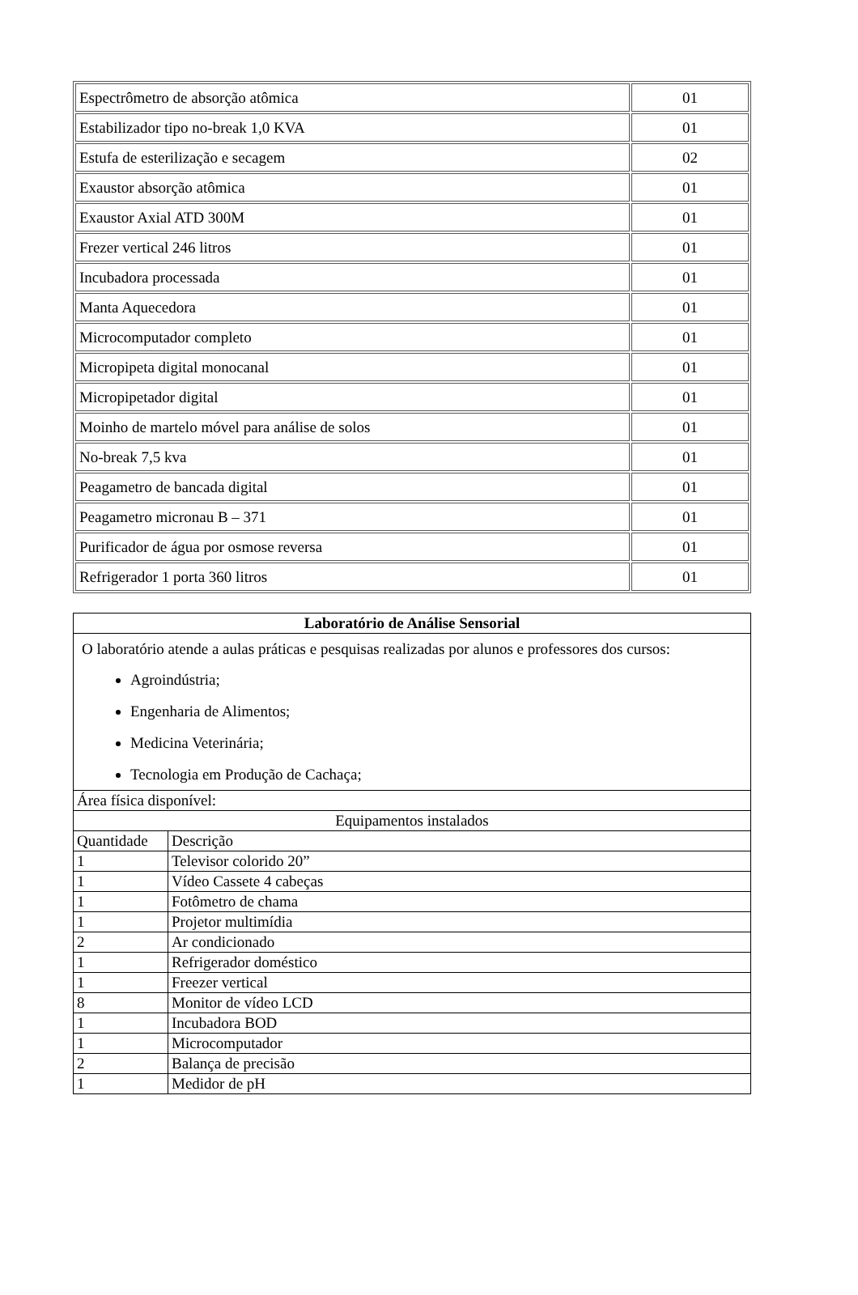| Espectrômetro de absorção atômica | 01 |
| Estabilizador tipo no-break 1,0 KVA | 01 |
| Estufa de esterilização e secagem | 02 |
| Exaustor absorção atômica | 01 |
| Exaustor Axial ATD 300M | 01 |
| Frezer vertical 246 litros | 01 |
| Incubadora processada | 01 |
| Manta Aquecedora | 01 |
| Microcomputador completo | 01 |
| Micropipeta digital monocanal | 01 |
| Micropipetador digital | 01 |
| Moinho de martelo móvel para análise de solos | 01 |
| No-break 7,5 kva | 01 |
| Peagametro de bancada digital | 01 |
| Peagametro micronau B – 371 | 01 |
| Purificador de água por osmose reversa | 01 |
| Refrigerador 1 porta 360 litros | 01 |
| Laboratório de Análise Sensorial | |
| O laboratório atende a aulas práticas e pesquisas realizadas por alunos e professores dos cursos: Agroindústria; Engenharia de Alimentos; Medicina Veterinária; Tecnologia em Produção de Cachaça; | |
| Área física disponível: | |
| Equipamentos instalados | |
| Quantidade | Descrição |
| 1 | Televisor colorido 20” |
| 1 | Vídeo Cassete 4 cabeças |
| 1 | Fotômetro de chama |
| 1 | Projetor multimídia |
| 2 | Ar condicionado |
| 1 | Refrigerador doméstico |
| 1 | Freezer vertical |
| 8 | Monitor de vídeo LCD |
| 1 | Incubadora BOD |
| 1 | Microcomputador |
| 2 | Balança de precisão |
| 1 | Medidor de pH |